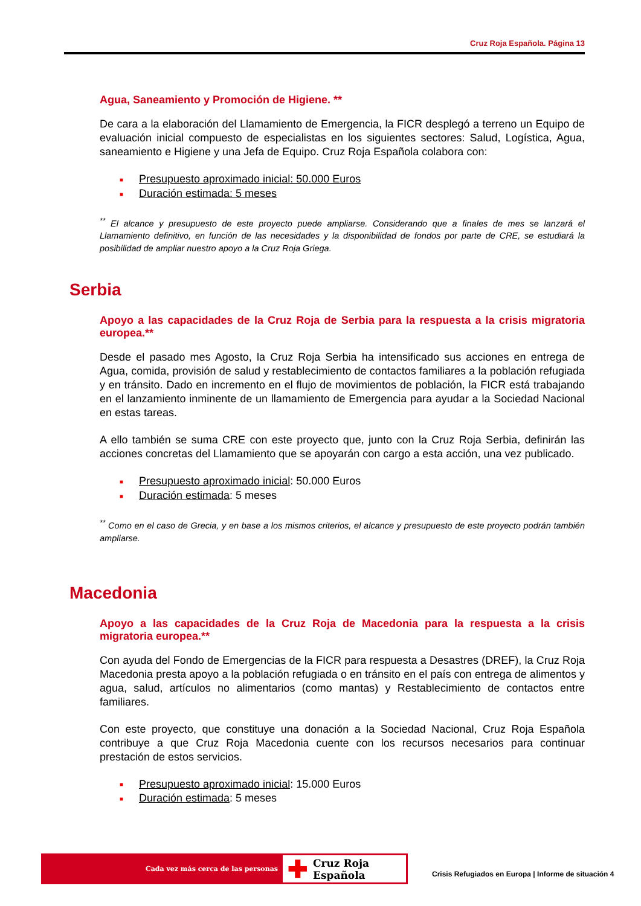Cruz Roja Española. Página 13
Agua, Saneamiento y Promoción de Higiene. **
De cara a la elaboración del Llamamiento de Emergencia, la FICR desplegó a terreno un Equipo de evaluación inicial compuesto de especialistas en los siguientes sectores: Salud, Logística, Agua, saneamiento e Higiene y una Jefa de Equipo. Cruz Roja Española colabora con:
■ Presupuesto aproximado inicial: 50.000 Euros
■ Duración estimada: 5 meses
<sup>**</sup> El alcance y presupuesto de este proyecto puede ampliarse. Considerando que a finales de mes se lanzará el Llamamiento definitivo, en función de las necesidades y la disponibilidad de fondos por parte de CRE, se estudiará la posibilidad de ampliar nuestro apoyo a la Cruz Roja Griega.
Serbia
Apoyo a las capacidades de la Cruz Roja de Serbia para la respuesta a la crisis migratoria europea.**
Desde el pasado mes Agosto, la Cruz Roja Serbia ha intensificado sus acciones en entrega de Agua, comida, provisión de salud y restablecimiento de contactos familiares a la población refugiada y en tránsito. Dado en incremento en el flujo de movimientos de población, la FICR está trabajando en el lanzamiento inminente de un llamamiento de Emergencia para ayudar a la Sociedad Nacional en estas tareas.
A ello también se suma CRE con este proyecto que, junto con la Cruz Roja Serbia, definirán las acciones concretas del Llamamiento que se apoyarán con cargo a esta acción, una vez publicado.
■ Presupuesto aproximado inicial: 50.000 Euros
■ Duración estimada: 5 meses
<sup>**</sup> Como en el caso de Grecia, y en base a los mismos criterios, el alcance y presupuesto de este proyecto podrán también ampliarse.
Macedonia
Apoyo a las capacidades de la Cruz Roja de Macedonia para la respuesta a la crisis migratoria europea.**
Con ayuda del Fondo de Emergencias de la FICR para respuesta a Desastres (DREF), la Cruz Roja Macedonia presta apoyo a la población refugiada o en tránsito en el país con entrega de alimentos y agua, salud, artículos no alimentarios (como mantas) y Restablecimiento de contactos entre familiares.
Con este proyecto, que constituye una donación a la Sociedad Nacional, Cruz Roja Española contribuye a que Cruz Roja Macedonia cuente con los recursos necesarios para continuar prestación de estos servicios.
■ Presupuesto aproximado inicial: 15.000 Euros
■ Duración estimada: 5 meses
Cada vez más cerca de las personas
✚ Cruz Roja Española
Crisis Refugiados en Europa | Informe de situación 4